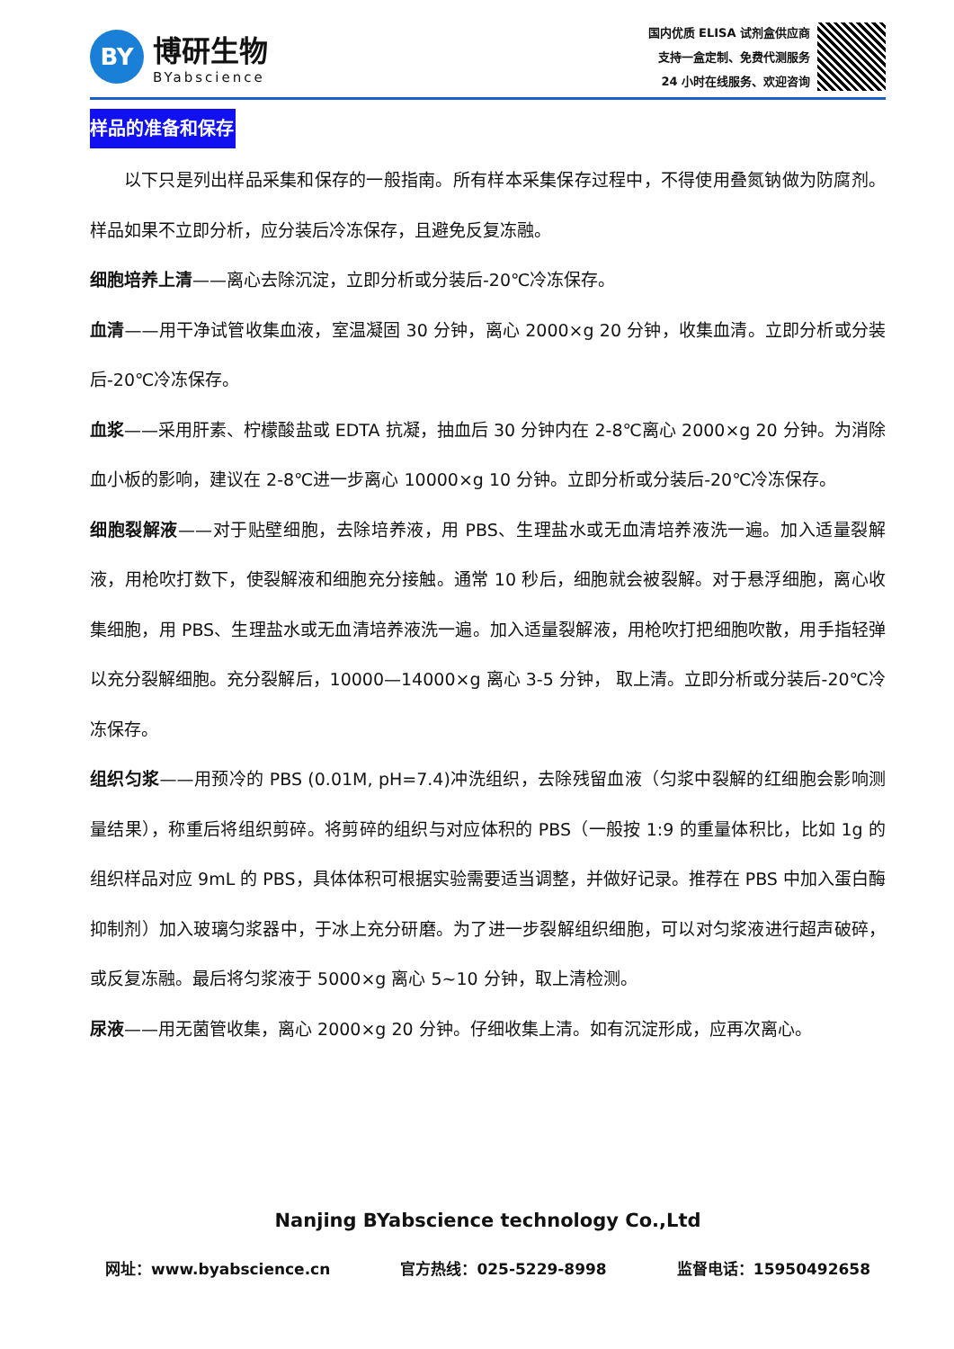BY
博研生物
BYabscience
国内优质 ELISA 试剂盒供应商
支持一盒定制、免费代测服务
24 小时在线服务、欢迎咨询
样品的准备和保存
以下只是列出样品采集和保存的一般指南。所有样本采集保存过程中，不得使用叠氮钠做为防腐剂。样品如果不立即分析，应分装后冷冻保存，且避免反复冻融。
细胞培养上清——离心去除沉淀，立即分析或分装后-20℃冷冻保存。
血清——用干净试管收集血液，室温凝固 30 分钟，离心 2000×g 20 分钟，收集血清。立即分析或分装后-20℃冷冻保存。
血浆——采用肝素、柠檬酸盐或 EDTA 抗凝，抽血后 30 分钟内在 2-8℃离心 2000×g 20 分钟。为消除血小板的影响，建议在 2-8℃进一步离心 10000×g 10 分钟。立即分析或分装后-20℃冷冻保存。
细胞裂解液——对于贴壁细胞，去除培养液，用 PBS、生理盐水或无血清培养液洗一遍。加入适量裂解液，用枪吹打数下，使裂解液和细胞充分接触。通常 10 秒后，细胞就会被裂解。对于悬浮细胞，离心收集细胞，用 PBS、生理盐水或无血清培养液洗一遍。加入适量裂解液，用枪吹打把细胞吹散，用手指轻弹以充分裂解细胞。充分裂解后，10000—14000×g 离心 3-5 分钟， 取上清。立即分析或分装后-20℃冷冻保存。
组织匀浆——用预冷的 PBS (0.01M, pH=7.4)冲洗组织，去除残留血液（匀浆中裂解的红细胞会影响测量结果），称重后将组织剪碎。将剪碎的组织与对应体积的 PBS（一般按 1:9 的重量体积比，比如 1g 的组织样品对应 9mL 的 PBS，具体体积可根据实验需要适当调整，并做好记录。推荐在 PBS 中加入蛋白酶抑制剂）加入玻璃匀浆器中，于冰上充分研磨。为了进一步裂解组织细胞，可以对匀浆液进行超声破碎，或反复冻融。最后将匀浆液于 5000×g 离心 5~10 分钟，取上清检测。
尿液——用无菌管收集，离心 2000×g 20 分钟。仔细收集上清。如有沉淀形成，应再次离心。
Nanjing BYabscience technology Co.,Ltd
网址：www.byabscience.cn 官方热线：025-5229-8998 监督电话：15950492658